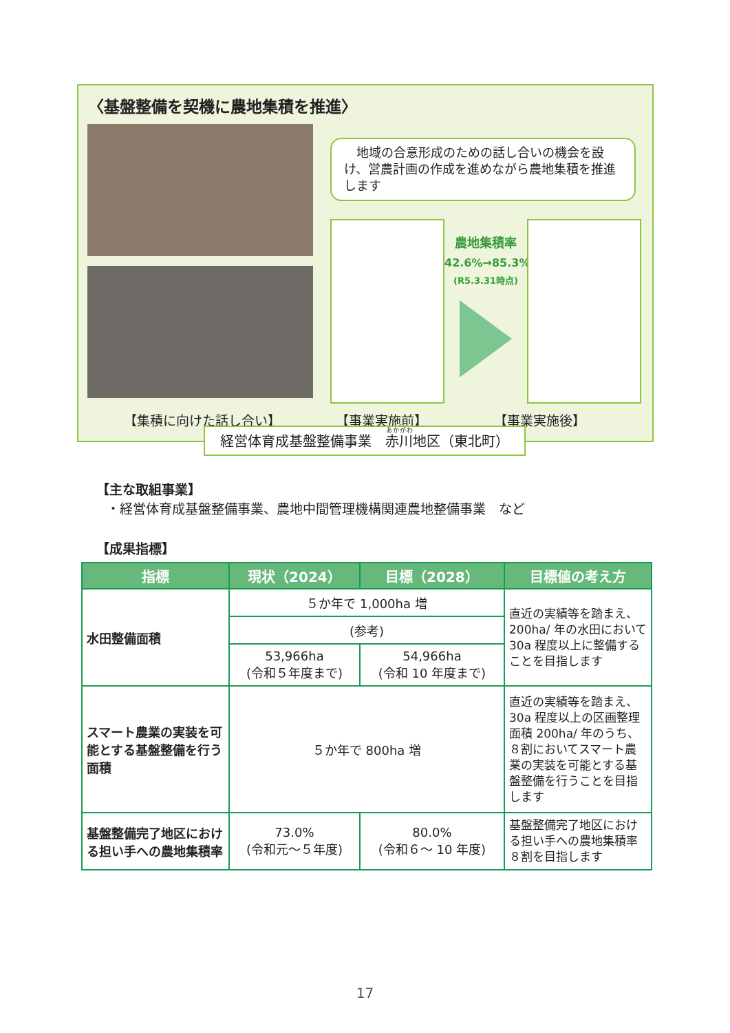〈基盤整備を契機に農地集積を推進〉
　地域の合意形成のための話し合いの機会を設け、営農計画の作成を進めながら農地集積を推進します
農地集積率
42.6%→85.3%
(R5.3.31時点)
【集積に向けた話し合い】 【事業実施前】 【事業実施後】
経営体育成基盤整備事業　赤川地区（東北町）
【主な取組事業】
・経営体育成基盤整備事業、農地中間管理機構関連農地整備事業　など
【成果指標】
| 指標 | 現状（2024） | 目標（2028） | 目標値の考え方 |
| --- | --- | --- | --- |
| 水田整備面積 | ５か年で 1,000ha 増 | | 直近の実績等を踏まえ、200ha/ 年の水田において 30a 程度以上に整備することを目指します |
| | (参考) | | |
| | 53,966ha (令和５年度まで) | 54,966ha (令和 10 年度まで) | |
| スマート農業の実装を可能とする基盤整備を行う面積 | ５か年で 800ha 増 | | 直近の実績等を踏まえ、30a 程度以上の区画整理面積 200ha/ 年のうち、８割においてスマート農業の実装を可能とする基盤整備を行うことを目指します |
| 基盤整備完了地区における担い手への農地集積率 | 73.0% (令和元～５年度) | 80.0% (令和６～ 10 年度) | 基盤整備完了地区における担い手への農地集積率８割を目指します |
17